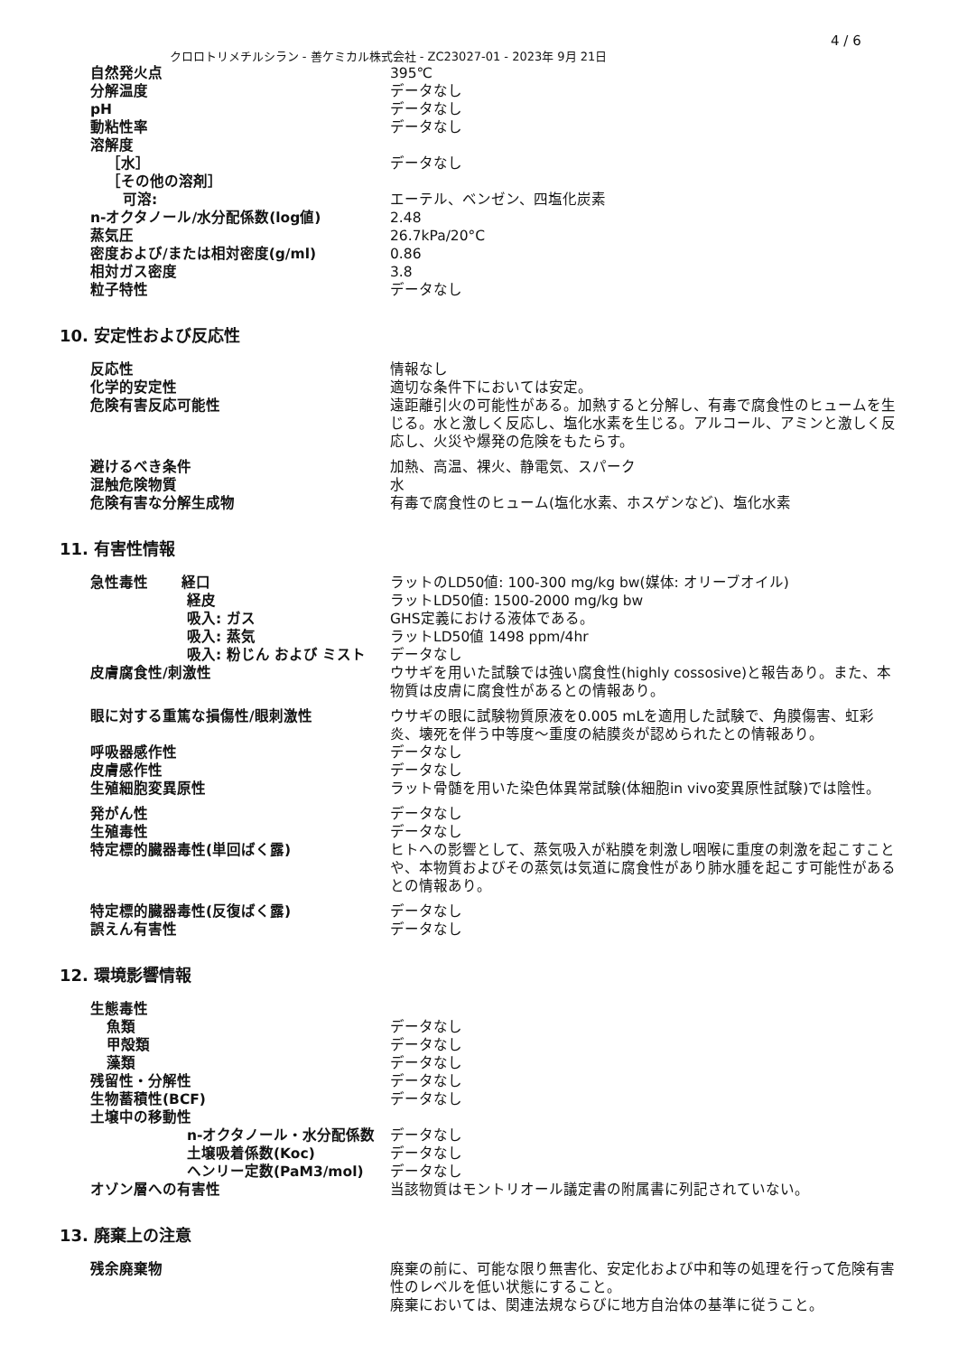4 / 6
クロロトリメチルシラン - 善ケミカル株式会社 - ZC23027-01 - 2023年 9月 21日
| 自然発火点 | 395℃ |
| 分解温度 | データなし |
| pH | データなし |
| 動粘性率 | データなし |
| 溶解度 | |
| ［水］ | データなし |
| ［その他の溶剤］ | |
| 可溶: | エーテル、ベンゼン、四塩化炭素 |
| n-オクタノール/水分配係数(log値) | 2.48 |
| 蒸気圧 | 26.7kPa/20°C |
| 密度および/または相対密度(g/ml) | 0.86 |
| 相対ガス密度 | 3.8 |
| 粒子特性 | データなし |
10. 安定性および反応性
| 反応性 | 情報なし |
| 化学的安定性 | 適切な条件下においては安定。 |
| 危険有害反応可能性 | 遠距離引火の可能性がある。加熱すると分解し、有毒で腐食性のヒュームを生じる。水と激しく反応し、塩化水素を生じる。アルコール、アミンと激しく反応し、火災や爆発の危険をもたらす。 |
| 避けるべき条件 | 加熱、高温、裸火、静電気、スパーク |
| 混触危険物質 | 水 |
| 危険有害な分解生成物 | 有毒で腐食性のヒューム(塩化水素、ホスゲンなど)、塩化水素 |
11. 有害性情報
| 急性毒性 経口 | ラットのLD50値: 100-300 mg/kg bw(媒体: オリーブオイル) |
| 経皮 | ラットLD50値: 1500-2000 mg/kg bw |
| 吸入: ガス | GHS定義における液体である。 |
| 吸入: 蒸気 | ラットLD50値 1498 ppm/4hr |
| 吸入: 粉じん および ミスト | データなし |
| 皮膚腐食性/刺激性 | ウサギを用いた試験では強い腐食性(highly cossosive)と報告あり。また、本物質は皮膚に腐食性があるとの情報あり。 |
| 眼に対する重篤な損傷性/眼刺激性 | ウサギの眼に試験物質原液を0.005 mLを適用した試験で、角膜傷害、虹彩炎、壊死を伴う中等度～重度の結膜炎が認められたとの情報あり。 |
| 呼吸器感作性 | データなし |
| 皮膚感作性 | データなし |
| 生殖細胞変異原性 | ラット骨髄を用いた染色体異常試験(体細胞in vivo変異原性試験)では陰性。 |
| 発がん性 | データなし |
| 生殖毒性 | データなし |
| 特定標的臓器毒性(単回ばく露) | ヒトへの影響として、蒸気吸入が粘膜を刺激し咽喉に重度の刺激を起こすことや、本物質およびその蒸気は気道に腐食性があり肺水腫を起こす可能性があるとの情報あり。 |
| 特定標的臓器毒性(反復ばく露) | データなし |
| 誤えん有害性 | データなし |
12. 環境影響情報
| 生態毒性 | |
| 魚類 | データなし |
| 甲殻類 | データなし |
| 藻類 | データなし |
| 残留性・分解性 | データなし |
| 生物蓄積性(BCF) | データなし |
| 土壌中の移動性 | |
| n-オクタノール・水分配係数 | データなし |
| 土壌吸着係数(Koc) | データなし |
| ヘンリー定数(PaM3/mol) | データなし |
| オゾン層への有害性 | 当該物質はモントリオール議定書の附属書に列記されていない。 |
13. 廃棄上の注意
| 残余廃棄物 | 廃棄の前に、可能な限り無害化、安定化および中和等の処理を行って危険有害性のレベルを低い状態にすること。 廃棄においては、関連法規ならびに地方自治体の基準に従うこと。 |